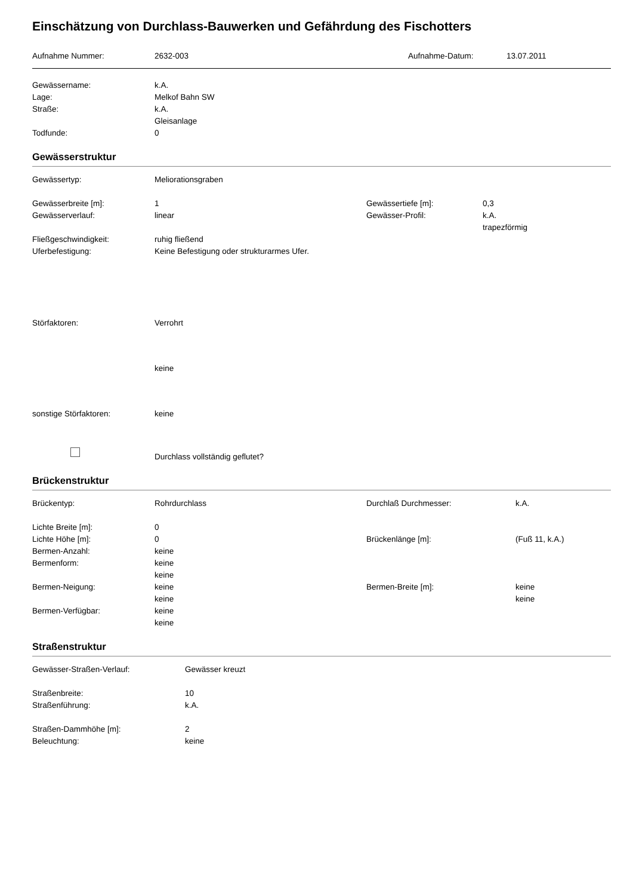Einschätzung von Durchlass-Bauwerken und Gefährdung des Fischotters
| Aufnahme Nummer: | 2632-003 | Aufnahme-Datum: | 13.07.2011 |
| Gewässername: | k.A. |
| Lage: | Melkof Bahn SW |
| Straße: | k.A. |
| | Gleisanlage |
| Todfunde: | 0 |
Gewässerstruktur
| Gewässertyp: | Meliorationsgraben | | |
| Gewässerbreite [m]: | 1 | Gewässertiefe [m]: | 0,3 |
| Gewässerverlauf: | linear | Gewässer-Profil: | k.A. |
| | | | trapezförmig |
| Fließgeschwindigkeit: | ruhig fließend | | |
| Uferbefestigung: | Keine Befestigung oder strukturarmes Ufer. | | |
| Störfaktoren: | Verrohrt | | |
| | keine | | |
| sonstige Störfaktoren: | keine | | |
| | Durchlass vollständig geflutet? | | |
Brückenstruktur
| Brückentyp: | Rohrdurchlass | Durchlaß Durchmesser: | k.A. |
| Lichte Breite [m]: | 0 | | |
| Lichte Höhe [m]: | 0 | Brückenlänge [m]: | (Fuß 11, k.A.) |
| Bermen-Anzahl: | keine | | |
| Bermenform: | keine | | |
| | keine | | |
| Bermen-Neigung: | keine | Bermen-Breite [m]: | keine |
| | keine | | keine |
| Bermen-Verfügbar: | keine | | |
| | keine | | |
Straßenstruktur
| Gewässer-Straßen-Verlauf: | Gewässer kreuzt |
| Straßenbreite: | 10 |
| Straßenführung: | k.A. |
| Straßen-Dammhöhe [m]: | 2 |
| Beleuchtung: | keine |